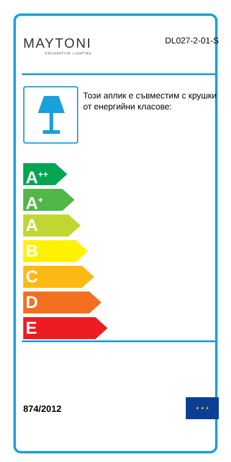MAYTONI
DECORATIVE LIGHTING
DL027-2-01-S
Този аплик е съвместим с крушки от енергийни класове:
A<sup>++</sup>
A<sup>+</sup>
A
B
C
D
E
874/2012 ★ ★ ★